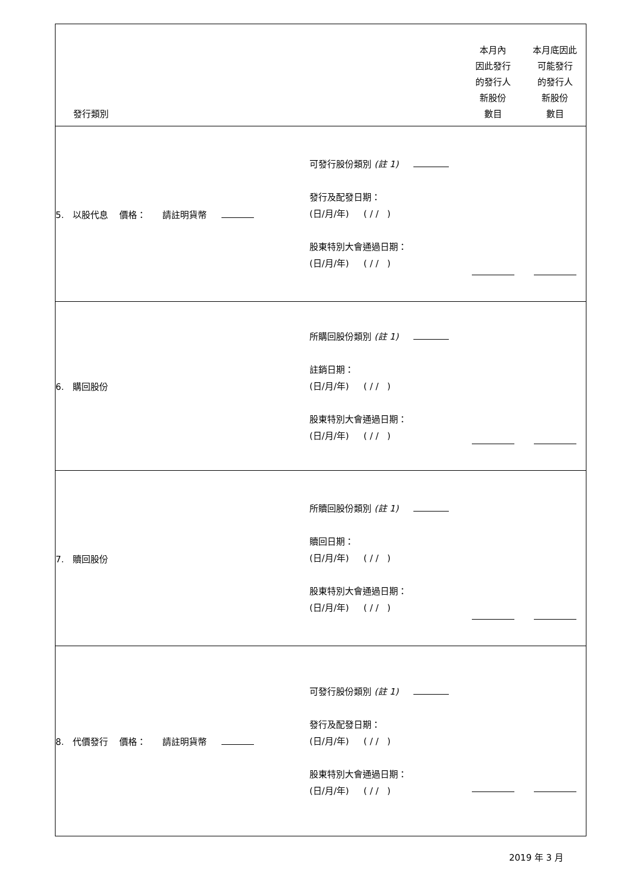| 發行類別 | | 本月內 因此發行 的發行人 新股份 數目 | 本月底因此 可能發行 的發行人 新股份 數目 |
| --- | --- | --- | --- |
| 5. 以股代息 價格： 請註明貨幣 | 可發行股份類別 (註 1) 發行及配發日期： (日/月/年) ( / / ) 股東特別大會通過日期： (日/月/年) ( / / ) | | |
| 6. 購回股份 | 所購回股份類別 (註 1) 註銷日期： (日/月/年) ( / / ) 股東特別大會通過日期： (日/月/年) ( / / ) | | |
| 7. 贖回股份 | 所贖回股份類別 (註 1) 贖回日期： (日/月/年) ( / / ) 股東特別大會通過日期： (日/月/年) ( / / ) | | |
| 8. 代價發行 價格： 請註明貨幣 | 可發行股份類別 (註 1) 發行及配發日期： (日/月/年) ( / / ) 股東特別大會通過日期： (日/月/年) ( / / ) | | |
2019 年 3 月